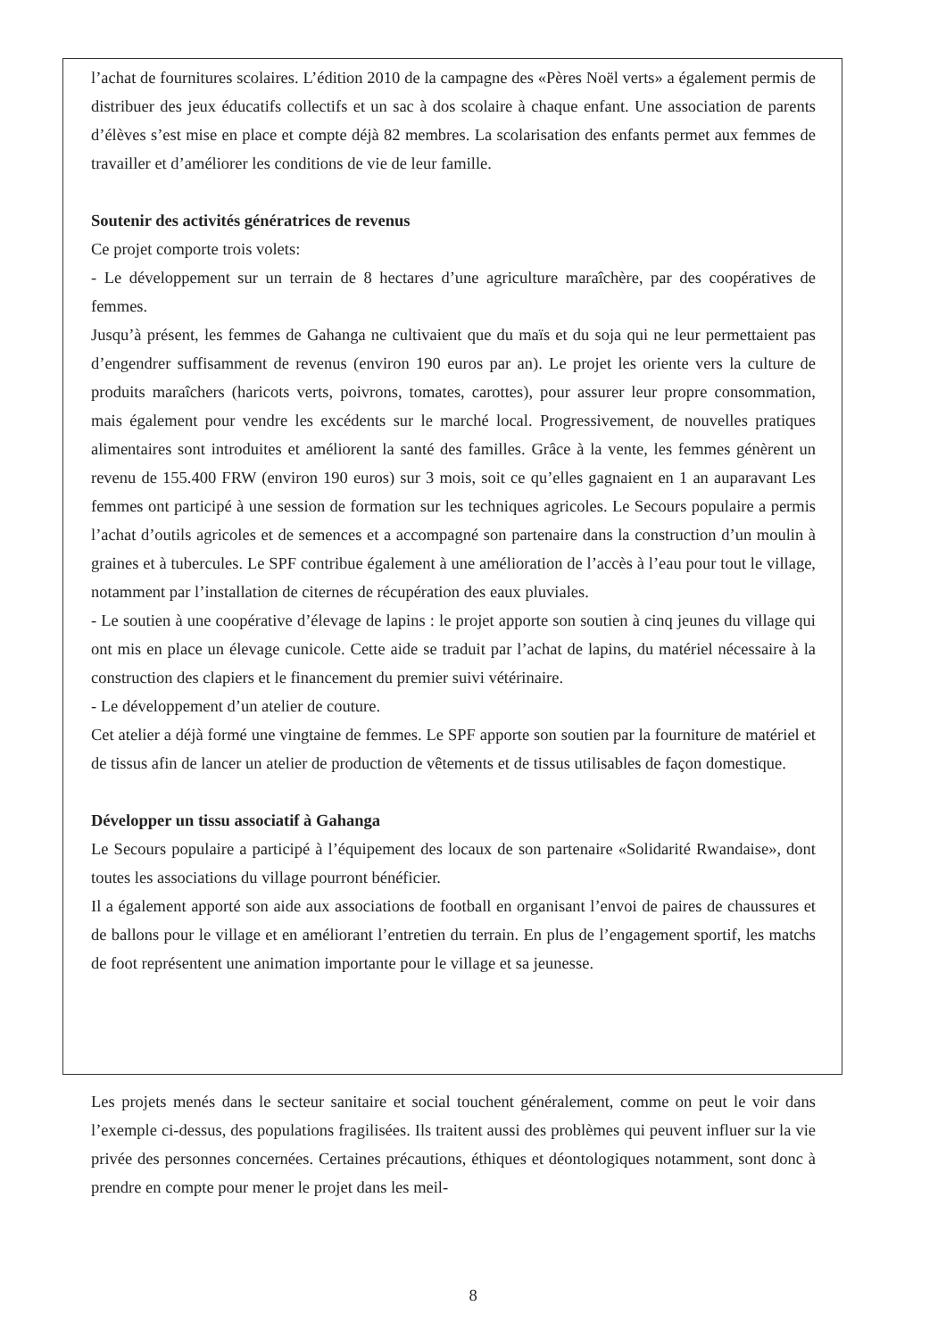l’achat de fournitures scolaires. L’édition 2010 de la campagne des «Pères Noël verts» a également permis de distribuer des jeux éducatifs collectifs et un sac à dos scolaire à chaque enfant. Une association de parents d’élèves s’est mise en place et compte déjà 82 membres. La scolarisation des enfants permet aux femmes de travailler et d’améliorer les conditions de vie de leur famille.
Soutenir des activités génératrices de revenus
Ce projet comporte trois volets:
- Le développement sur un terrain de 8 hectares d’une agriculture maraîchère, par des coopératives de femmes.
Jusqu’à présent, les femmes de Gahanga ne cultivaient que du maïs et du soja qui ne leur permettaient pas d’engendrer suffisamment de revenus (environ 190 euros par an). Le projet les oriente vers la culture de produits maraîchers (haricots verts, poivrons, tomates, carottes), pour assurer leur propre consommation, mais également pour vendre les excédents sur le marché local. Progressivement, de nouvelles pratiques alimentaires sont introduites et améliorent la santé des familles. Grâce à la vente, les femmes génèrent un revenu de 155.400 FRW (environ 190 euros) sur 3 mois, soit ce qu’elles gagnaient en 1 an auparavant Les femmes ont participé à une session de formation sur les techniques agricoles. Le Secours populaire a permis l’achat d’outils agricoles et de semences et a accompagné son partenaire dans la construction d’un moulin à graines et à tubercules. Le SPF contribue également à une amélioration de l’accès à l’eau pour tout le village, notamment par l’installation de citernes de récupération des eaux pluviales.
- Le soutien à une coopérative d’élevage de lapins : le projet apporte son soutien à cinq jeunes du village qui ont mis en place un élevage cunicole. Cette aide se traduit par l’achat de lapins, du matériel nécessaire à la construction des clapiers et le financement du premier suivi vétérinaire.
- Le développement d’un atelier de couture.
Cet atelier a déjà formé une vingtaine de femmes. Le SPF apporte son soutien par la fourniture de matériel et de tissus afin de lancer un atelier de production de vêtements et de tissus utilisables de façon domestique.
Développer un tissu associatif à Gahanga
Le Secours populaire a participé à l’équipement des locaux de son partenaire «Solidarité Rwandaise», dont toutes les associations du village pourront bénéficier.
Il a également apporté son aide aux associations de football en organisant l’envoi de paires de chaussures et de ballons pour le village et en améliorant l’entretien du terrain. En plus de l’engagement sportif, les matchs de foot représentent une animation importante pour le village et sa jeunesse.
Les projets menés dans le secteur sanitaire et social touchent généralement, comme on peut le voir dans l’exemple ci-dessus, des populations fragilisées. Ils traitent aussi des problèmes qui peuvent influer sur la vie privée des personnes concernées. Certaines précautions, éthiques et déontologiques notamment, sont donc à prendre en compte pour mener le projet dans les meil-
8